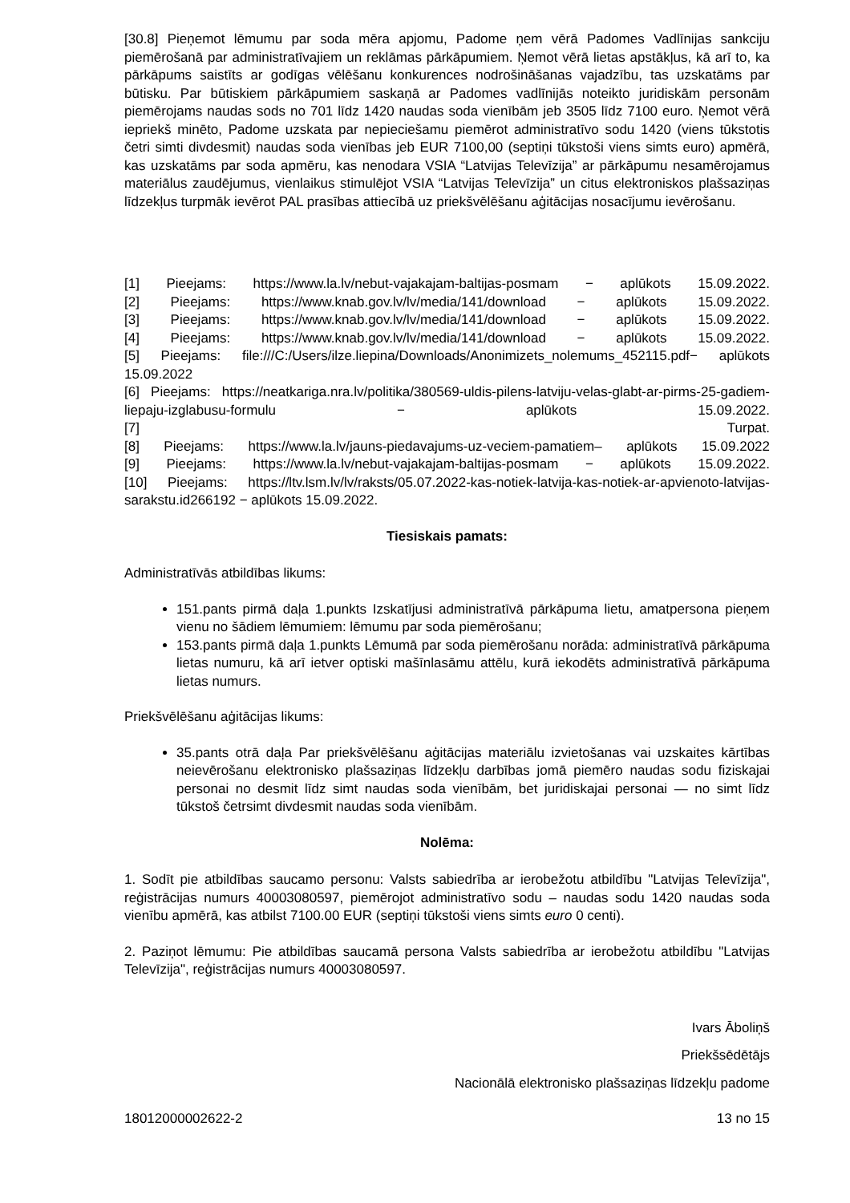[30.8] Pieņemot lēmumu par soda mēra apjomu, Padome ņem vērā Padomes Vadlīnijas sankciju piemērošanā par administratīvajiem un reklāmas pārkāpumiem. Ņemot vērā lietas apstākļus, kā arī to, ka pārkāpums saistīts ar godīgas vēlēšanu konkurences nodrošināšanas vajadzību, tas uzskatāms par būtisku. Par būtiskiem pārkāpumiem saskaņā ar Padomes vadlīnijās noteikto juridiskām personām piemērojams naudas sods no 701 līdz 1420 naudas soda vienībām jeb 3505 līdz 7100 euro. Ņemot vērā iepriekš minēto, Padome uzskata par nepieciešamu piemērot administratīvo sodu 1420 (viens tūkstotis četri simti divdesmit) naudas soda vienības jeb EUR 7100,00 (septiņi tūkstoši viens simts euro) apmērā, kas uzskatāms par soda apmēru, kas nenodara VSIA “Latvijas Televīzija” ar pārkāpumu nesamērojamus materiālus zaudējumus, vienlaikus stimulējot VSIA “Latvijas Televīzija” un citus elektroniskos plašsaziņas līdzekļus turpmāk ievērot PAL prasības attiecībā uz priekšvēlēšanu aģitācijas nosacījumu ievērošanu.
[1] Pieejams: https://www.la.lv/nebut-vajakajam-baltijas-posmam − aplūkots 15.09.2022.
[2] Pieejams: https://www.knab.gov.lv/lv/media/141/download − aplūkots 15.09.2022.
[3] Pieejams: https://www.knab.gov.lv/lv/media/141/download − aplūkots 15.09.2022.
[4] Pieejams: https://www.knab.gov.lv/lv/media/141/download − aplūkots 15.09.2022.
[5] Pieejams: file:///C:/Users/ilze.liepina/Downloads/Anonimizets_nolemums_452115.pdf− aplūkots 15.09.2022
[6] Pieejams: https://neatkariga.nra.lv/politika/380569-uldis-pilens-latviju-velas-glabt-ar-pirms-25-gadiem-liepaju-izglabusu-formulu − aplūkots 15.09.2022.
[7] Turpat.
[8] Pieejams: https://www.la.lv/jauns-piedavajums-uz-veciem-pamatiem– aplūkots 15.09.2022
[9] Pieejams: https://www.la.lv/nebut-vajakajam-baltijas-posmam − aplūkots 15.09.2022.
[10] Pieejams: https://ltv.lsm.lv/lv/raksts/05.07.2022-kas-notiek-latvija-kas-notiek-ar-apvienoto-latvijas-sarakstu.id266192 − aplūkots 15.09.2022.
Tiesiskais pamats:
Administratīvās atbildības likums:
151.pants pirmā daļa 1.punkts Izskatījusi administratīvā pārkāpuma lietu, amatpersona pieņem vienu no šādiem lēmumiem: lēmumu par soda piemērošanu;
153.pants pirmā daļa 1.punkts Lēmumā par soda piemērošanu norāda: administratīvā pārkāpuma lietas numuru, kā arī ietver optiski mašīnlasāmu attēlu, kurā iekodēts administratīvā pārkāpuma lietas numurs.
Priekšvēlēšanu aģitācijas likums:
35.pants otrā daļa Par priekšvēlēšanu aģitācijas materiālu izvietošanas vai uzskaites kārtības neievērošanu elektronisko plašsaziņas līdzekļu darbības jomā piemēro naudas sodu fiziskajai personai no desmit līdz simt naudas soda vienībām, bet juridiskajai personai — no simt līdz tūkstoš četrsimt divdesmit naudas soda vienībām.
Nolēma:
1. Sodīt pie atbildības saucamo personu: Valsts sabiedrība ar ierobežotu atbildību "Latvijas Televīzija", reģistrācijas numurs 40003080597, piemērojot administratīvo sodu – naudas sodu 1420 naudas soda vienību apmērā, kas atbilst 7100.00 EUR (septiņi tūkstoši viens simts euro 0 centi).
2. Paziņot lēmumu: Pie atbildības saucamā persona Valsts sabiedrība ar ierobežotu atbildību "Latvijas Televīzija", reģistrācijas numurs 40003080597.
Ivars Āboliņš
Priekšsēdētājs
Nacionālā elektronisko plašsaziņas līdzekļu padome
18012000002622-2 13 no 15